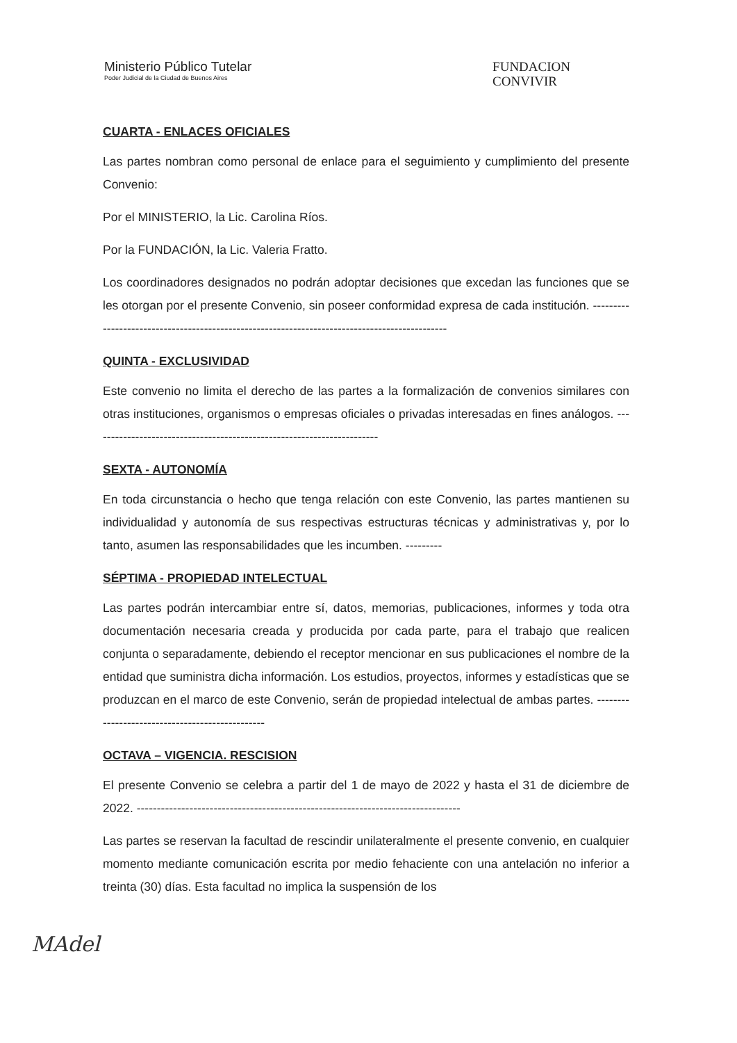Ministerio Público Tutelar
Poder Judicial de la Ciudad de Buenos Aires
FUNDACION
CONVIVIR
CUARTA - ENLACES OFICIALES
Las partes nombran como personal de enlace para el seguimiento y cumplimiento del presente Convenio:
Por el MINISTERIO, la Lic. Carolina Ríos.
Por la FUNDACIÓN, la Lic. Valeria Fratto.
Los coordinadores designados no podrán adoptar decisiones que excedan las funciones que se les otorgan por el presente Convenio, sin poseer conformidad expresa de cada institución. ----------------------------------------------------------------------------------------------
QUINTA - EXCLUSIVIDAD
Este convenio no limita el derecho de las partes a la formalización de convenios similares con otras instituciones, organismos o empresas oficiales o privadas interesadas en fines análogos. -----------------------------------------------------------------------
SEXTA - AUTONOMÍA
En toda circunstancia o hecho que tenga relación con este Convenio, las partes mantienen su individualidad y autonomía de sus respectivas estructuras técnicas y administrativas y, por lo tanto, asumen las responsabilidades que les incumben. ---------
SÉPTIMA - PROPIEDAD INTELECTUAL
Las partes podrán intercambiar entre sí, datos, memorias, publicaciones, informes y toda otra documentación necesaria creada y producida por cada parte, para el trabajo que realicen conjunta o separadamente, debiendo el receptor mencionar en sus publicaciones el nombre de la entidad que suministra dicha información. Los estudios, proyectos, informes y estadísticas que se produzcan en el marco de este Convenio, serán de propiedad intelectual de ambas partes. ------------------------------------------------
OCTAVA – VIGENCIA. RESCISION
El presente Convenio se celebra a partir del 1 de mayo de 2022 y hasta el 31 de diciembre de 2022. --------------------------------------------------------------------------------
Las partes se reservan la facultad de rescindir unilateralmente el presente convenio, en cualquier momento mediante comunicación escrita por medio fehaciente con una antelación no inferior a treinta (30) días. Esta facultad no implica la suspensión de los
MAdel